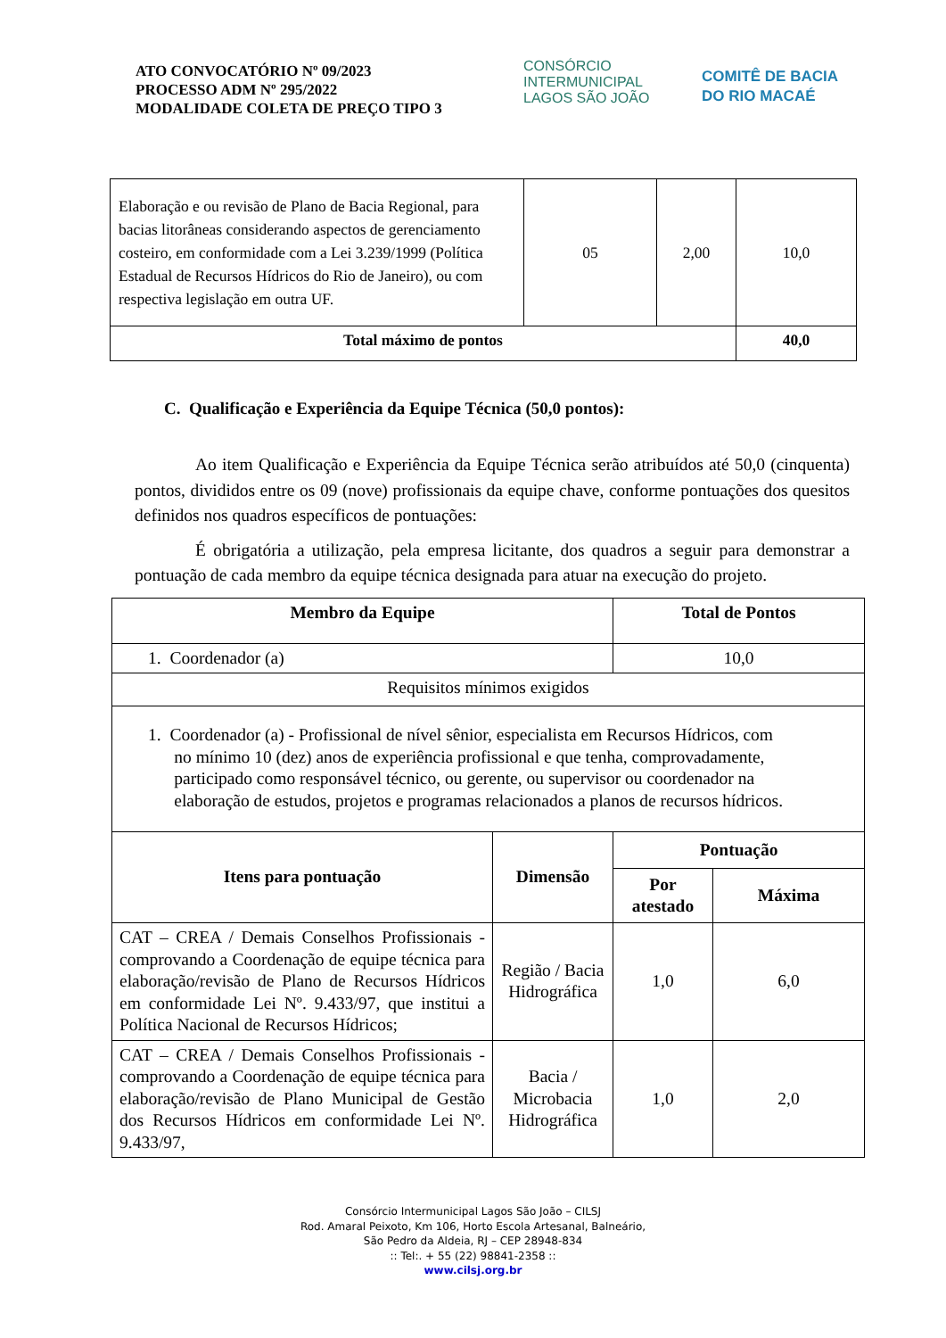ATO CONVOCATÓRIO Nº 09/2023
PROCESSO ADM Nº 295/2022
MODALIDADE COLETA DE PREÇO TIPO 3
CONSÓRCIO INTERMUNICIPAL
LAGOS SÃO JOÃO
COMITÊ DE BACIA
DO RIO MACAÉ
| Elaboração e ou revisão de Plano de Bacia Regional, para bacias litorâneas considerando aspectos de gerenciamento costeiro, em conformidade com a Lei 3.239/1999 (Política Estadual de Recursos Hídricos do Rio de Janeiro), ou com respectiva legislação em outra UF. | 05 | 2,00 | 10,0 |
| Total máximo de pontos | | | 40,0 |
C. Qualificação e Experiência da Equipe Técnica (50,0 pontos):
Ao item Qualificação e Experiência da Equipe Técnica serão atribuídos até 50,0 (cinquenta) pontos, divididos entre os 09 (nove) profissionais da equipe chave, conforme pontuações dos quesitos definidos nos quadros específicos de pontuações:
É obrigatória a utilização, pela empresa licitante, dos quadros a seguir para demonstrar a pontuação de cada membro da equipe técnica designada para atuar na execução do projeto.
| Membro da Equipe | | Total de Pontos | |
| --- | --- | --- | --- |
| 1. Coordenador (a) | | 10,0 | |
| Requisitos mínimos exigidos | | | |
| 1. Coordenador (a) - Profissional de nível sênior, especialista em Recursos Hídricos, com no mínimo 10 (dez) anos de experiência profissional e que tenha, comprovadamente, participado como responsável técnico, ou gerente, ou supervisor ou coordenador na elaboração de estudos, projetos e programas relacionados a planos de recursos hídricos. | | | |
| Itens para pontuação | Dimensão | Pontuação | |
| | | Por atestado | Máxima |
| CAT – CREA / Demais Conselhos Profissionais - comprovando a Coordenação de equipe técnica para elaboração/revisão de Plano de Recursos Hídricos em conformidade Lei Nº. 9.433/97, que institui a Política Nacional de Recursos Hídricos; | Região / Bacia Hidrográfica | 1,0 | 6,0 |
| CAT – CREA / Demais Conselhos Profissionais - comprovando a Coordenação de equipe técnica para elaboração/revisão de Plano Municipal de Gestão dos Recursos Hídricos em conformidade Lei Nº. 9.433/97, | Bacia / Microbacia Hidrográfica | 1,0 | 2,0 |
Consórcio Intermunicipal Lagos São João – CILSJ
Rod. Amaral Peixoto, Km 106, Horto Escola Artesanal, Balneário,
São Pedro da Aldeia, RJ – CEP 28948-834
:: Tel:. + 55 (22) 98841-2358 ::
www.cilsj.org.br